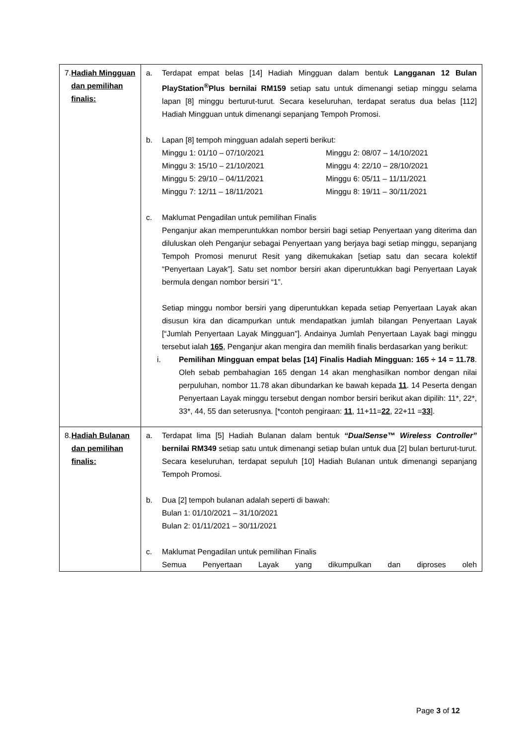| 7. Hadiah Mingguan dan pemilihan finalis: | a. Terdapat empat belas [14] Hadiah Mingguan dalam bentuk Langganan 12 Bulan PlayStation<sup>®</sup>Plus bernilai RM159 setiap satu untuk dimenangi setiap minggu selama lapan [8] minggu berturut-turut. Secara keseluruhan, terdapat seratus dua belas [112] Hadiah Mingguan untuk dimenangi sepanjang Tempoh Promosi. b. Lapan [8] tempoh mingguan adalah seperti berikut: Minggu 1: 01/10 – 07/10/2021 Minggu 2: 08/07 – 14/10/2021 Minggu 3: 15/10 – 21/10/2021 Minggu 4: 22/10 – 28/10/2021 Minggu 5: 29/10 – 04/11/2021 Minggu 6: 05/11 – 11/11/2021 Minggu 7: 12/11 – 18/11/2021 Minggu 8: 19/11 – 30/11/2021 c. Maklumat Pengadilan untuk pemilihan Finalis Penganjur akan memperuntukkan nombor bersiri bagi setiap Penyertaan yang diterima dan diluluskan oleh Penganjur sebagai Penyertaan yang berjaya bagi setiap minggu, sepanjang Tempoh Promosi menurut Resit yang dikemukakan [setiap satu dan secara kolektif “Penyertaan Layak”]. Satu set nombor bersiri akan diperuntukkan bagi Penyertaan Layak bermula dengan nombor bersiri “1”. Setiap minggu nombor bersiri yang diperuntukkan kepada setiap Penyertaan Layak akan disusun kira dan dicampurkan untuk mendapatkan jumlah bilangan Penyertaan Layak [“Jumlah Penyertaan Layak Mingguan"]. Andainya Jumlah Penyertaan Layak bagi minggu tersebut ialah 165 , Penganjur akan mengira dan memilih finalis berdasarkan yang berikut: i. Pemilihan Mingguan empat belas [14] Finalis Hadiah Mingguan: 165 ÷ 14 = 11.78 . Oleh sebab pembahagian 165 dengan 14 akan menghasilkan nombor dengan nilai perpuluhan, nombor 11.78 akan dibundarkan ke bawah kepada 11 . 14 Peserta dengan Penyertaan Layak minggu tersebut dengan nombor bersiri berikut akan dipilih: 11*, 22*, 33*, 44, 55 dan seterusnya. [*contoh pengiraan: 11 , 11+11= 22 , 22+11 = 33 ]. |
| 8. Hadiah Bulanan dan pemilihan finalis: | a. Terdapat lima [5] Hadiah Bulanan dalam bentuk “DualSense™ Wireless Controller” bernilai RM349 setiap satu untuk dimenangi setiap bulan untuk dua [2] bulan berturut-turut. Secara keseluruhan, terdapat sepuluh [10] Hadiah Bulanan untuk dimenangi sepanjang Tempoh Promosi. b. Dua [2] tempoh bulanan adalah seperti di bawah: Bulan 1: 01/10/2021 – 31/10/2021 Bulan 2: 01/11/2021 – 30/11/2021 c. Maklumat Pengadilan untuk pemilihan Finalis Semua Penyertaan Layak yang dikumpulkan dan diproses oleh |
Page 3 of 12